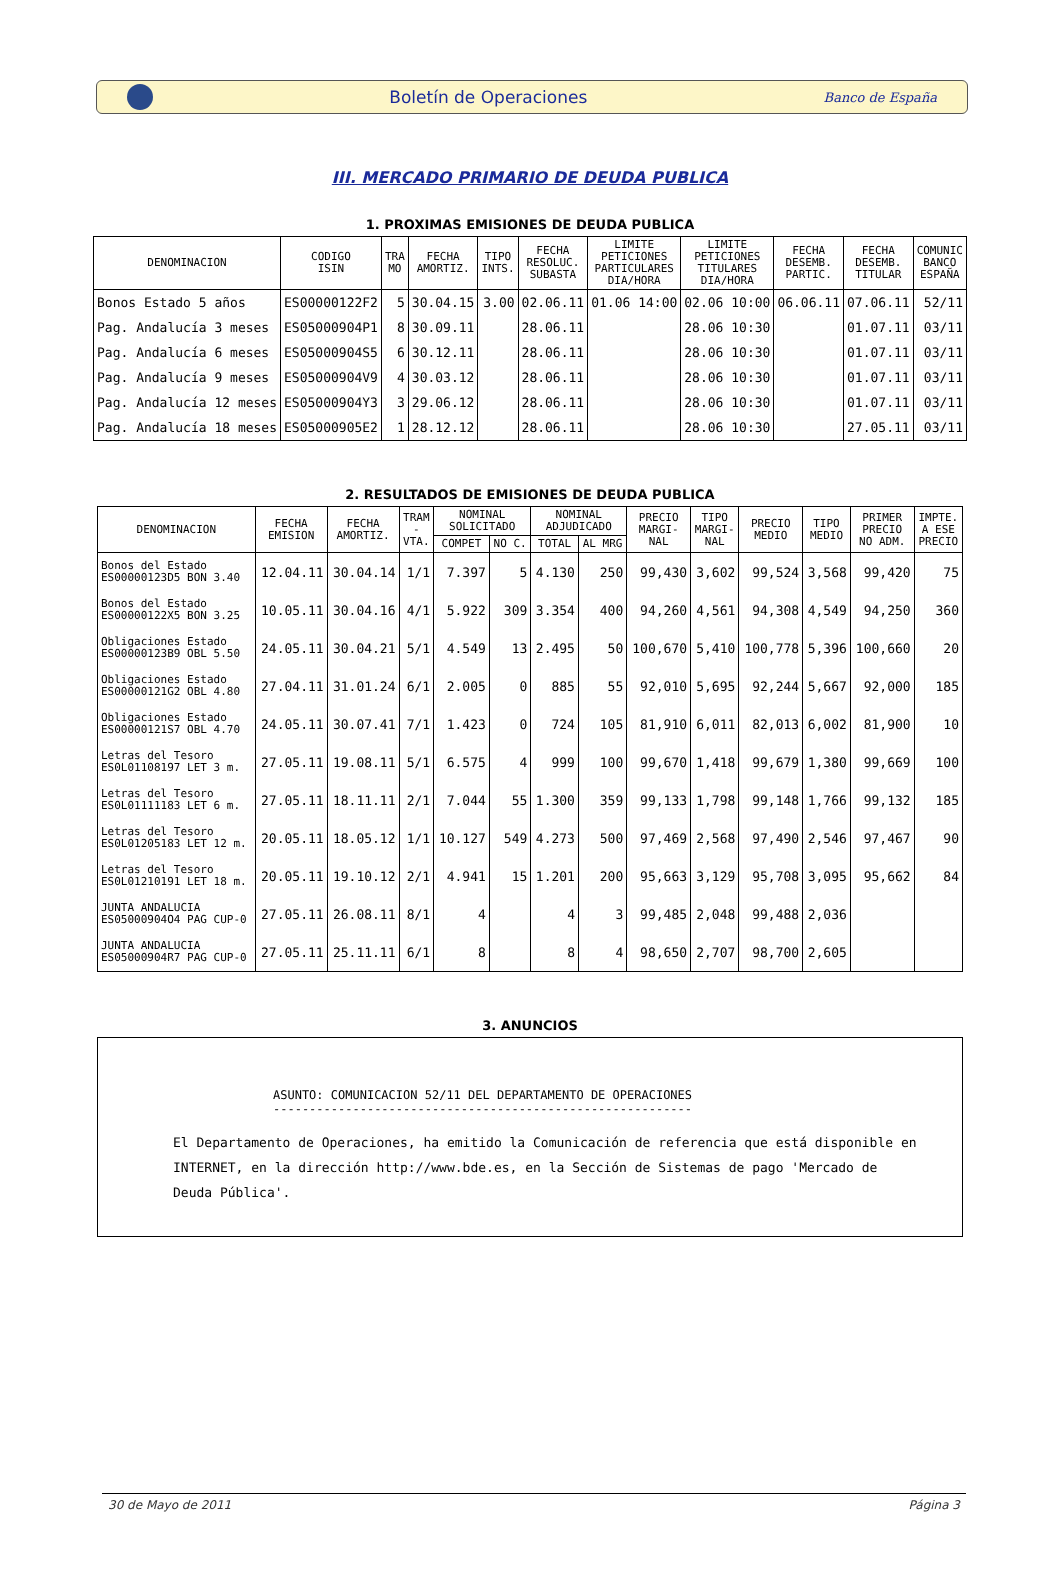Boletín de Operaciones Banco de España
III. MERCADO PRIMARIO DE DEUDA PUBLICA
1. PROXIMAS EMISIONES DE DEUDA PUBLICA
| DENOMINACION | CODIGO ISIN | TRA MO | FECHA AMORTIZ. | TIPO INTS. | FECHA RESOLUC. SUBASTA | LIMITE PETICIONES PARTICULARES DIA/HORA | LIMITE PETICIONES TITULARES DIA/HORA | FECHA DESEMB. PARTIC. | FECHA DESEMB. TITULAR | COMUNIC BANCO ESPAÑA |
| --- | --- | --- | --- | --- | --- | --- | --- | --- | --- | --- |
| Bonos Estado 5 años | ES00000122F2 | 5 | 30.04.15 | 3.00 | 02.06.11 | 01.06 14:00 | 02.06 10:00 | 06.06.11 | 07.06.11 | 52/11 |
| Pag. Andalucía 3 meses | ES05000904P1 | 8 | 30.09.11 | | 28.06.11 | | 28.06 10:30 | | 01.07.11 | 03/11 |
| Pag. Andalucía 6 meses | ES05000904S5 | 6 | 30.12.11 | | 28.06.11 | | 28.06 10:30 | | 01.07.11 | 03/11 |
| Pag. Andalucía 9 meses | ES05000904V9 | 4 | 30.03.12 | | 28.06.11 | | 28.06 10:30 | | 01.07.11 | 03/11 |
| Pag. Andalucía 12 meses | ES05000904Y3 | 3 | 29.06.12 | | 28.06.11 | | 28.06 10:30 | | 01.07.11 | 03/11 |
| Pag. Andalucía 18 meses | ES05000905E2 | 1 | 28.12.12 | | 28.06.11 | | 28.06 10:30 | | 27.05.11 | 03/11 |
2. RESULTADOS DE EMISIONES DE DEUDA PUBLICA
| DENOMINACION | FECHA EMISION | FECHA AMORTIZ. | TRAM - VTA. | NOMINAL SOLICITADO | | NOMINAL ADJUDICADO | | PRECIO MARGI- NAL | TIPO MARGI- NAL | PRECIO MEDIO | TIPO MEDIO | PRIMER PRECIO NO ADM. | IMPTE. A ESE PRECIO |
| --- | --- | --- | --- | --- | --- | --- | --- | --- | --- | --- | --- | --- | --- |
| | | | | COMPET | NO C. | TOTAL | AL MRG | | | | | | |
| Bonos del Estado ES00000123D5 BON 3.40 | 12.04.11 | 30.04.14 | 1/1 | 7.397 | 5 | 4.130 | 250 | 99,430 | 3,602 | 99,524 | 3,568 | 99,420 | 75 |
| Bonos del Estado ES00000122X5 BON 3.25 | 10.05.11 | 30.04.16 | 4/1 | 5.922 | 309 | 3.354 | 400 | 94,260 | 4,561 | 94,308 | 4,549 | 94,250 | 360 |
| Obligaciones Estado ES00000123B9 OBL 5.50 | 24.05.11 | 30.04.21 | 5/1 | 4.549 | 13 | 2.495 | 50 | 100,670 | 5,410 | 100,778 | 5,396 | 100,660 | 20 |
| Obligaciones Estado ES00000121G2 OBL 4.80 | 27.04.11 | 31.01.24 | 6/1 | 2.005 | 0 | 885 | 55 | 92,010 | 5,695 | 92,244 | 5,667 | 92,000 | 185 |
| Obligaciones Estado ES00000121S7 OBL 4.70 | 24.05.11 | 30.07.41 | 7/1 | 1.423 | 0 | 724 | 105 | 81,910 | 6,011 | 82,013 | 6,002 | 81,900 | 10 |
| Letras del Tesoro ES0L01108197 LET 3 m. | 27.05.11 | 19.08.11 | 5/1 | 6.575 | 4 | 999 | 100 | 99,670 | 1,418 | 99,679 | 1,380 | 99,669 | 100 |
| Letras del Tesoro ES0L01111183 LET 6 m. | 27.05.11 | 18.11.11 | 2/1 | 7.044 | 55 | 1.300 | 359 | 99,133 | 1,798 | 99,148 | 1,766 | 99,132 | 185 |
| Letras del Tesoro ES0L01205183 LET 12 m. | 20.05.11 | 18.05.12 | 1/1 | 10.127 | 549 | 4.273 | 500 | 97,469 | 2,568 | 97,490 | 2,546 | 97,467 | 90 |
| Letras del Tesoro ES0L01210191 LET 18 m. | 20.05.11 | 19.10.12 | 2/1 | 4.941 | 15 | 1.201 | 200 | 95,663 | 3,129 | 95,708 | 3,095 | 95,662 | 84 |
| JUNTA ANDALUCIA ES05000904O4 PAG CUP-0 | 27.05.11 | 26.08.11 | 8/1 | 4 | | 4 | 3 | 99,485 | 2,048 | 99,488 | 2,036 | | |
| JUNTA ANDALUCIA ES05000904R7 PAG CUP-0 | 27.05.11 | 25.11.11 | 6/1 | 8 | | 8 | 4 | 98,650 | 2,707 | 98,700 | 2,605 | | |
3. ANUNCIOS
ASUNTO: COMUNICACION 52/11 DEL DEPARTAMENTO DE OPERACIONES
----------------------------------------------------------
El Departamento de Operaciones, ha emitido la Comunicación de referencia que está disponible en
INTERNET, en la dirección http://www.bde.es, en la Sección de Sistemas de pago 'Mercado de
Deuda Pública'.
30 de Mayo de 2011 Página 3